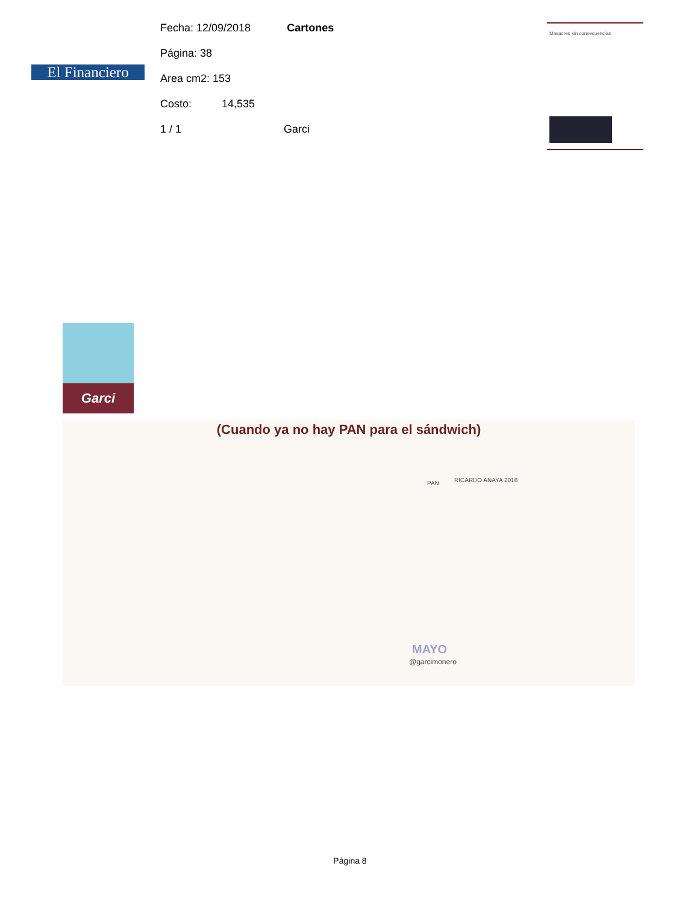El Financiero
Fecha: 12/09/2018 Cartones
Página: 38
Area cm2: 153
Costo: 14,535
1 / 1 Garci
Masacres sin consecuencias
Garci
(Cuando ya no hay PAN para el sándwich)
PAN RICARDO ANAYA 2018
MAYO
@garcimonero
Página 8